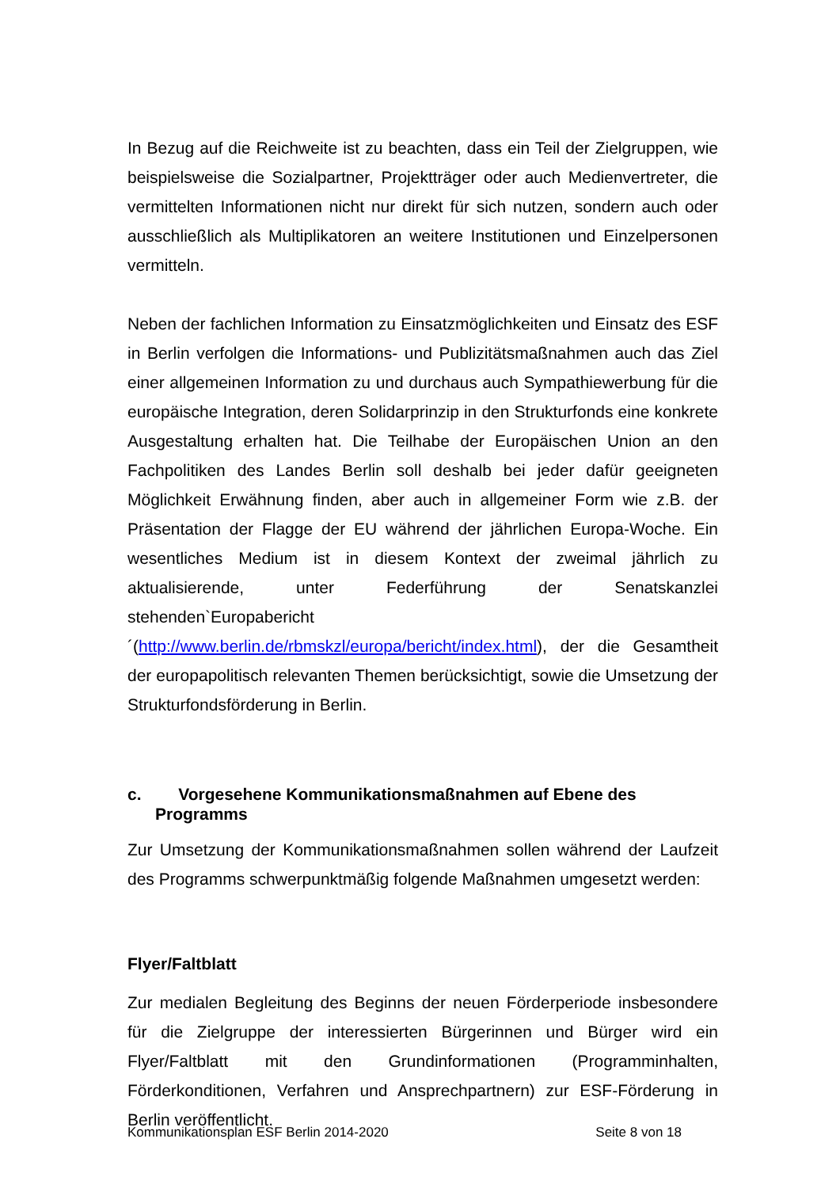In Bezug auf die Reichweite ist zu beachten, dass ein Teil der Zielgruppen, wie beispielsweise die Sozialpartner, Projektträger oder auch Medienvertreter, die vermittelten Informationen nicht nur direkt für sich nutzen, sondern auch oder ausschließlich als Multiplikatoren an weitere Institutionen und Einzelpersonen vermitteln.
Neben der fachlichen Information zu Einsatzmöglichkeiten und Einsatz des ESF in Berlin verfolgen die Informations- und Publizitätsmaßnahmen auch das Ziel einer allgemeinen Information zu und durchaus auch Sympathiewerbung für die europäische Integration, deren Solidarprinzip in den Strukturfonds eine konkrete Ausgestaltung erhalten hat. Die Teilhabe der Europäischen Union an den Fachpolitiken des Landes Berlin soll deshalb bei jeder dafür geeigneten Möglichkeit Erwähnung finden, aber auch in allgemeiner Form wie z.B. der Präsentation der Flagge der EU während der jährlichen Europa-Woche. Ein wesentliches Medium ist in diesem Kontext der zweimal jährlich zu aktualisierende, unter Federführung der Senatskanzlei stehenden`Europabericht´(http://www.berlin.de/rbmskzl/europa/bericht/index.html), der die Gesamtheit der europapolitisch relevanten Themen berücksichtigt, sowie die Umsetzung der Strukturfondsförderung in Berlin.
c. Vorgesehene Kommunikationsmaßnahmen auf Ebene des
Programms
Zur Umsetzung der Kommunikationsmaßnahmen sollen während der Laufzeit des Programms schwerpunktmäßig folgende Maßnahmen umgesetzt werden:
Flyer/Faltblatt
Zur medialen Begleitung des Beginns der neuen Förderperiode insbesondere für die Zielgruppe der interessierten Bürgerinnen und Bürger wird ein Flyer/Faltblatt mit den Grundinformationen (Programminhalten, Förderkonditionen, Verfahren und Ansprechpartnern) zur ESF-Förderung in Berlin veröffentlicht.
Kommunikationsplan ESF Berlin 2014-2020 Seite 8 von 18